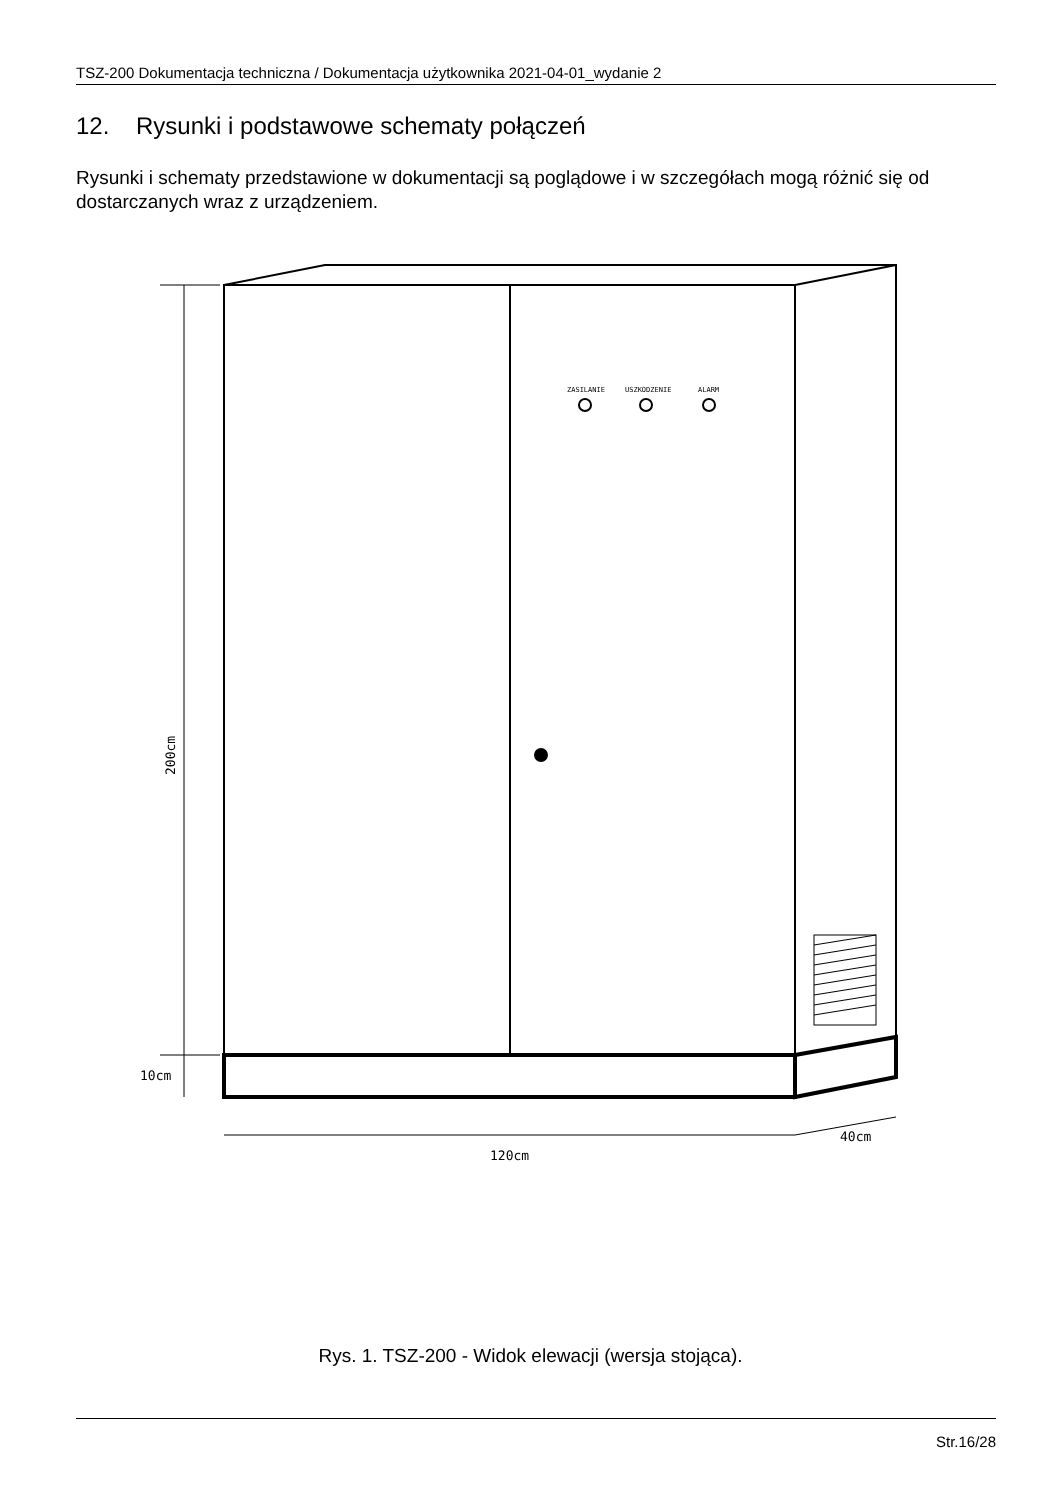TSZ-200 Dokumentacja techniczna / Dokumentacja użytkownika 2021-04-01_wydanie 2
12. Rysunki i podstawowe schematy połączeń
Rysunki i schematy przedstawione w dokumentacji są poglądowe i w szczegółach mogą różnić się od dostarczanych wraz z urządzeniem.
ZASILANIE
USZKODZENIE
ALARM
200cm
10cm
120cm
40cm
Rys. 1. TSZ-200 - Widok elewacji (wersja stojąca).
Str.16/28